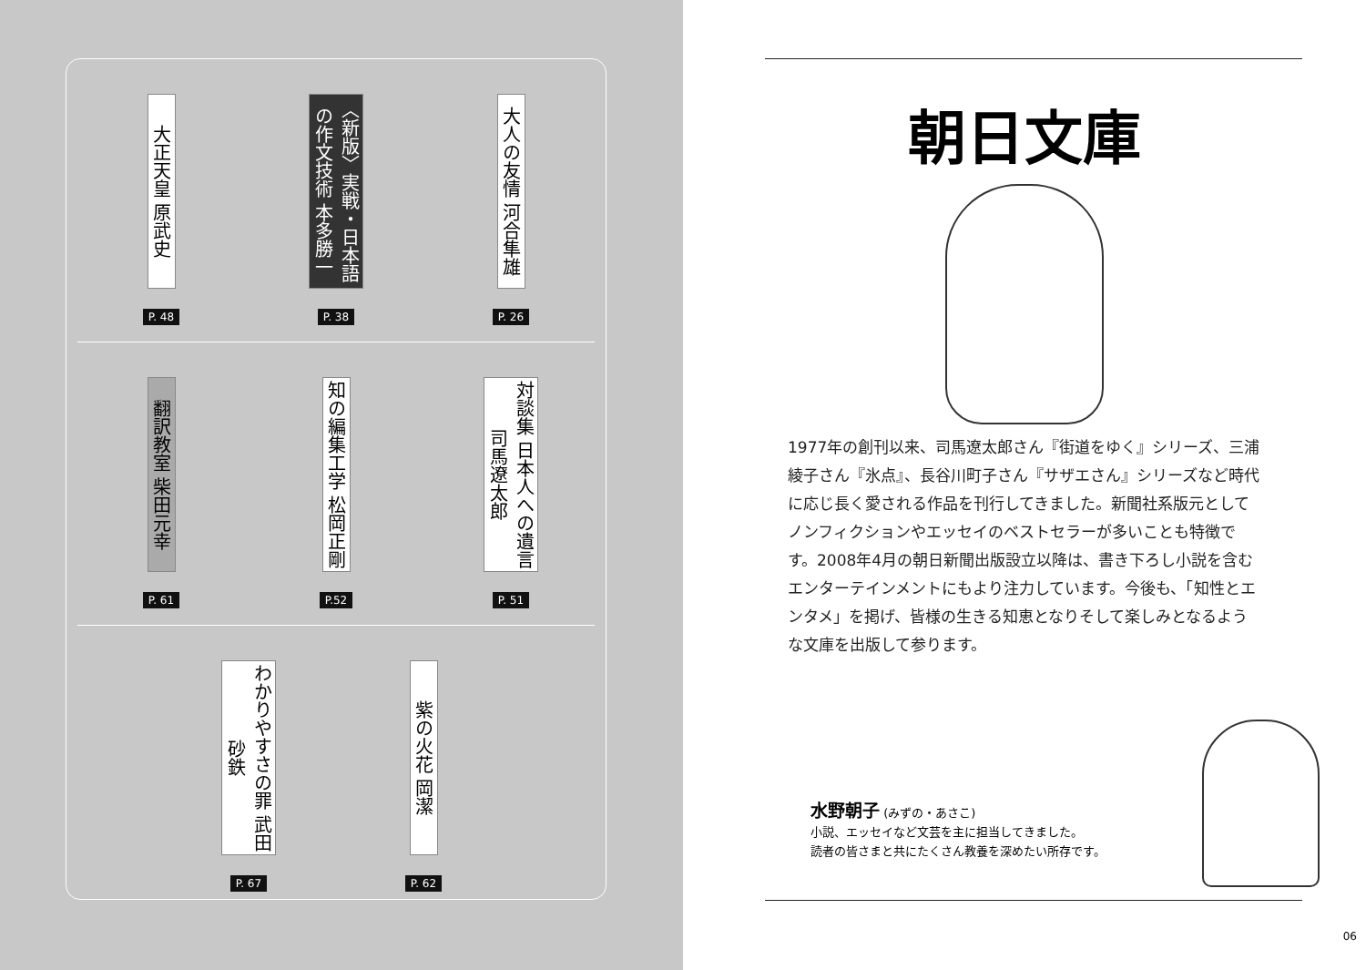大正天皇 原武史
P. 48
〈新版〉実戦・日本語の作文技術 本多勝一
P. 38
大人の友情 河合隼雄
P. 26
翻訳教室 柴田元幸
P. 61
知の編集工学 松岡正剛
P.52
対談集 日本人への遺言 司馬遼太郎
P. 51
わかりやすさの罪 武田砂鉄
P. 67
紫の火花 岡潔
P. 62
朝日文庫
1977年の創刊以来、司馬遼太郎さん『街道をゆく』シリーズ、三浦綾子さん『氷点』、長谷川町子さん『サザエさん』シリーズなど時代に応じ長く愛される作品を刊行してきました。新聞社系版元としてノンフィクションやエッセイのベストセラーが多いことも特徴です。2008年4月の朝日新聞出版設立以降は、書き下ろし小説を含むエンターテインメントにもより注力しています。今後も、「知性とエンタメ」を掲げ、皆様の生きる知恵となりそして楽しみとなるような文庫を出版して参ります。
水野朝子 (みずの・あさこ)
小説、エッセイなど文芸を主に担当してきました。
読者の皆さまと共にたくさん教養を深めたい所存です。
06